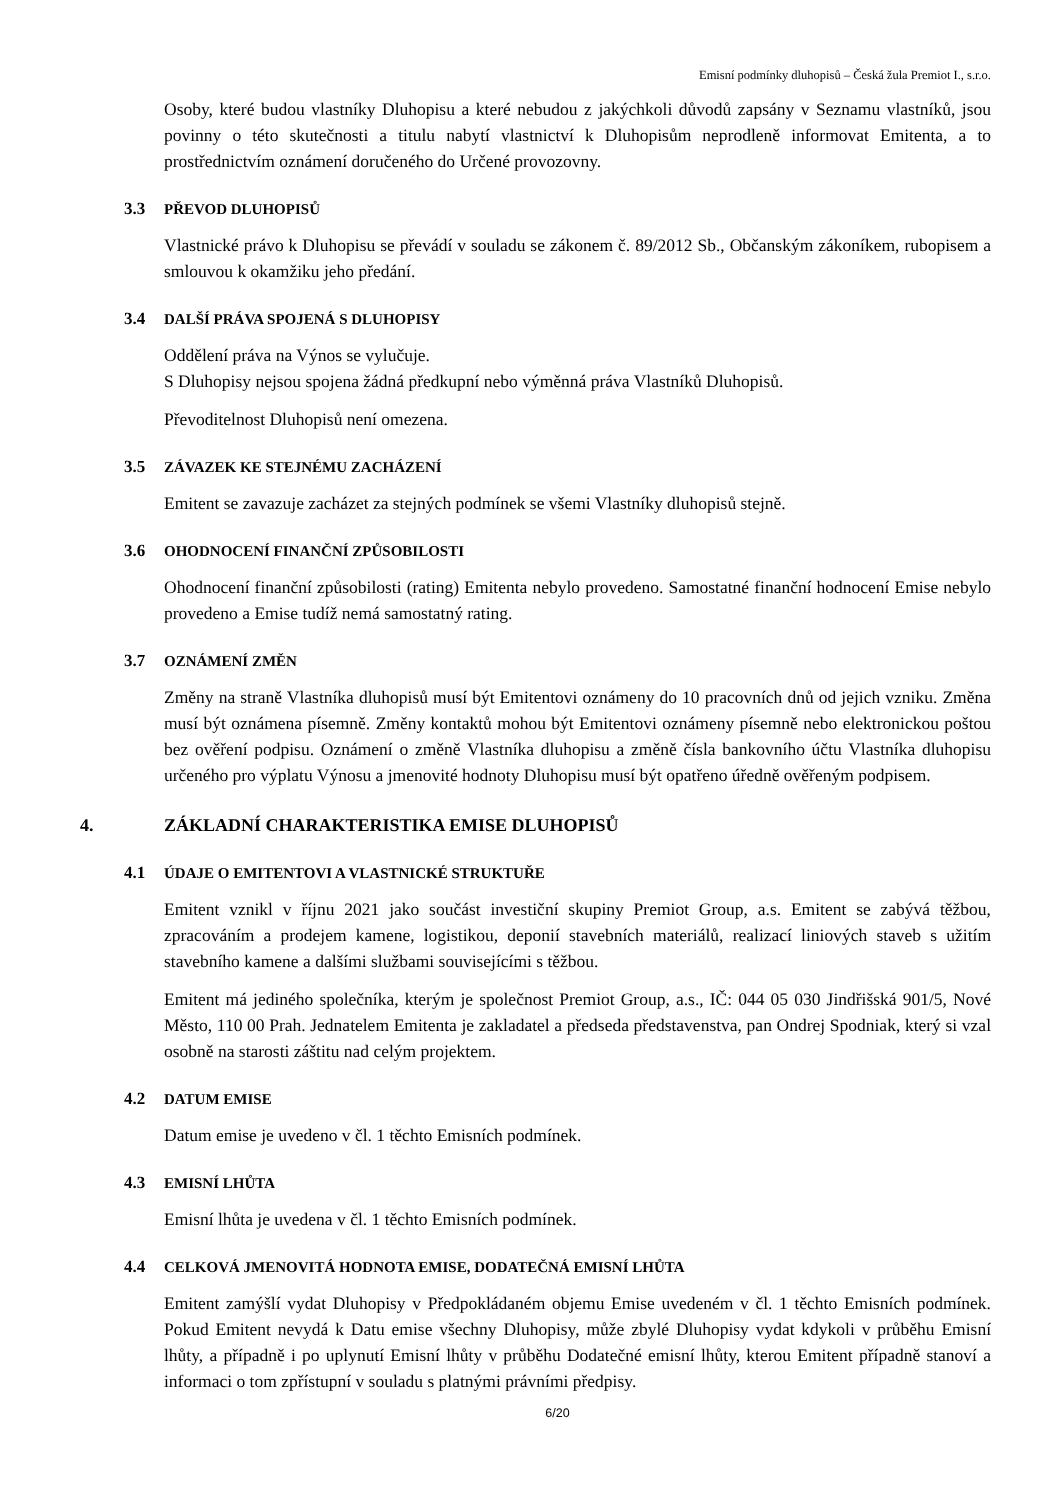Emisní podmínky dluhopisů – Česká žula Premiot I., s.r.o.
Osoby, které budou vlastníky Dluhopisu a které nebudou z jakýchkoli důvodů zapsány v Seznamu vlastníků, jsou povinny o této skutečnosti a titulu nabytí vlastnictví k Dluhopisům neprodleně informovat Emitenta, a to prostřednictvím oznámení doručeného do Určené provozovny.
3.3 PŘEVOD DLUHOPISŮ
Vlastnické právo k Dluhopisu se převádí v souladu se zákonem č. 89/2012 Sb., Občanským zákoníkem, rubopisem a smlouvou k okamžiku jeho předání.
3.4 DALŠÍ PRÁVA SPOJENÁ S DLUHOPISY
Oddělení práva na Výnos se vylučuje.
S Dluhopisy nejsou spojena žádná předkupní nebo výměnná práva Vlastníků Dluhopisů.
Převoditelnost Dluhopisů není omezena.
3.5 ZÁVAZEK KE STEJNÉMU ZACHÁZENÍ
Emitent se zavazuje zacházet za stejných podmínek se všemi Vlastníky dluhopisů stejně.
3.6 OHODNOCENÍ FINANČNÍ ZPŮSOBILOSTI
Ohodnocení finanční způsobilosti (rating) Emitenta nebylo provedeno. Samostatné finanční hodnocení Emise nebylo provedeno a Emise tudíž nemá samostatný rating.
3.7 OZNÁMENÍ ZMĚN
Změny na straně Vlastníka dluhopisů musí být Emitentovi oznámeny do 10 pracovních dnů od jejich vzniku. Změna musí být oznámena písemně. Změny kontaktů mohou být Emitentovi oznámeny písemně nebo elektronickou poštou bez ověření podpisu. Oznámení o změně Vlastníka dluhopisu a změně čísla bankovního účtu Vlastníka dluhopisu určeného pro výplatu Výnosu a jmenovité hodnoty Dluhopisu musí být opatřeno úředně ověřeným podpisem.
4. ZÁKLADNÍ CHARAKTERISTIKA EMISE DLUHOPISŮ
4.1 ÚDAJE O EMITENTOVI A VLASTNICKÉ STRUKTUŘE
Emitent vznikl v říjnu 2021 jako součást investiční skupiny Premiot Group, a.s. Emitent se zabývá těžbou, zpracováním a prodejem kamene, logistikou, deponií stavebních materiálů, realizací liniových staveb s užitím stavebního kamene a dalšími službami souvisejícími s těžbou.
Emitent má jediného společníka, kterým je společnost Premiot Group, a.s., IČ: 044 05 030 Jindřišská 901/5, Nové Město, 110 00 Prah. Jednatelem Emitenta je zakladatel a předseda představenstva, pan Ondrej Spodniak, který si vzal osobně na starosti záštitu nad celým projektem.
4.2 DATUM EMISE
Datum emise je uvedeno v čl. 1 těchto Emisních podmínek.
4.3 EMISNÍ LHŮTA
Emisní lhůta je uvedena v čl. 1 těchto Emisních podmínek.
4.4 CELKOVÁ JMENOVITÁ HODNOTA EMISE, DODATEČNÁ EMISNÍ LHŮTA
Emitent zamýšlí vydat Dluhopisy v Předpokládaném objemu Emise uvedeném v čl. 1 těchto Emisních podmínek. Pokud Emitent nevydá k Datu emise všechny Dluhopisy, může zbylé Dluhopisy vydat kdykoli v průběhu Emisní lhůty, a případně i po uplynutí Emisní lhůty v průběhu Dodatečné emisní lhůty, kterou Emitent případně stanoví a informaci o tom zpřístupní v souladu s platnými právními předpisy.
6/20